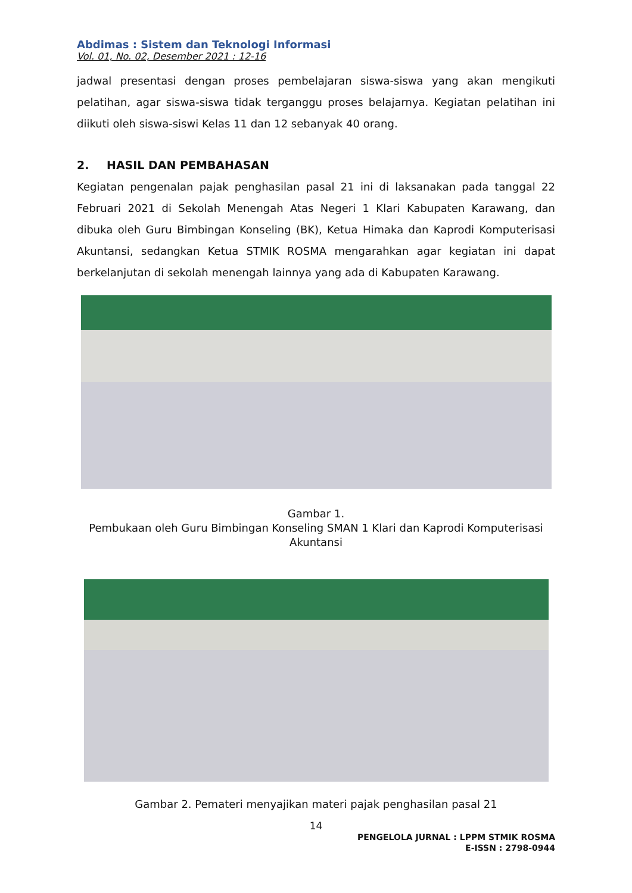Abdimas : Sistem dan Teknologi Informasi
Vol. 01, No. 02, Desember 2021 : 12-16
jadwal presentasi dengan proses pembelajaran siswa-siswa yang akan mengikuti pelatihan, agar siswa-siswa tidak terganggu proses belajarnya. Kegiatan pelatihan ini diikuti oleh siswa-siswi Kelas 11 dan 12 sebanyak 40 orang.
2. HASIL DAN PEMBAHASAN
Kegiatan pengenalan pajak penghasilan pasal 21 ini di laksanakan pada tanggal 22 Februari 2021 di Sekolah Menengah Atas Negeri 1 Klari Kabupaten Karawang, dan dibuka oleh Guru Bimbingan Konseling (BK), Ketua Himaka dan Kaprodi Komputerisasi Akuntansi, sedangkan Ketua STMIK ROSMA mengarahkan agar kegiatan ini dapat berkelanjutan di sekolah menengah lainnya yang ada di Kabupaten Karawang.
Gambar 1.
Pembukaan oleh Guru Bimbingan Konseling SMAN 1 Klari dan Kaprodi Komputerisasi Akuntansi
Gambar 2. Pemateri menyajikan materi pajak penghasilan pasal 21
14
PENGELOLA JURNAL : LPPM STMIK ROSMA
E-ISSN : 2798-0944